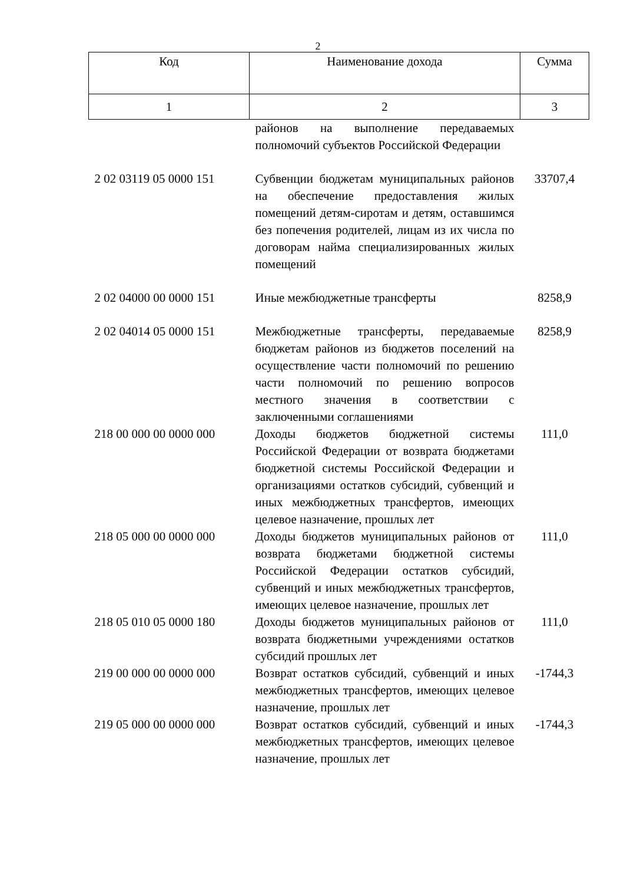2
| Код | Наименование дохода | Сумма |
| --- | --- | --- |
| 1 | 2 | 3 |
| | районов на выполнение передаваемых полномочий субъектов Российской Федерации | |
| 2 02 03119 05 0000 151 | Субвенции бюджетам муниципальных районов на обеспечение предоставления жилых помещений детям-сиротам и детям, оставшимся без попечения родителей, лицам из их числа по договорам найма специализированных жилых помещений | 33707,4 |
| 2 02 04000 00 0000 151 | Иные межбюджетные трансферты | 8258,9 |
| 2 02 04014 05 0000 151 | Межбюджетные трансферты, передаваемые бюджетам районов из бюджетов поселений на осуществление части полномочий по решению части полномочий по решению вопросов местного значения в соответствии с заключенными соглашениями | 8258,9 |
| 218 00 000 00 0000 000 | Доходы бюджетов бюджетной системы Российской Федерации от возврата бюджетами бюджетной системы Российской Федерации и организациями остатков субсидий, субвенций и иных межбюджетных трансфертов, имеющих целевое назначение, прошлых лет | 111,0 |
| 218 05 000 00 0000 000 | Доходы бюджетов муниципальных районов от возврата бюджетами бюджетной системы Российской Федерации остатков субсидий, субвенций и иных межбюджетных трансфертов, имеющих целевое назначение, прошлых лет | 111,0 |
| 218 05 010 05 0000 180 | Доходы бюджетов муниципальных районов от возврата бюджетными учреждениями остатков субсидий прошлых лет | 111,0 |
| 219 00 000 00 0000 000 | Возврат остатков субсидий, субвенций и иных межбюджетных трансфертов, имеющих целевое назначение, прошлых лет | -1744,3 |
| 219 05 000 00 0000 000 | Возврат остатков субсидий, субвенций и иных межбюджетных трансфертов, имеющих целевое назначение, прошлых лет | -1744,3 |